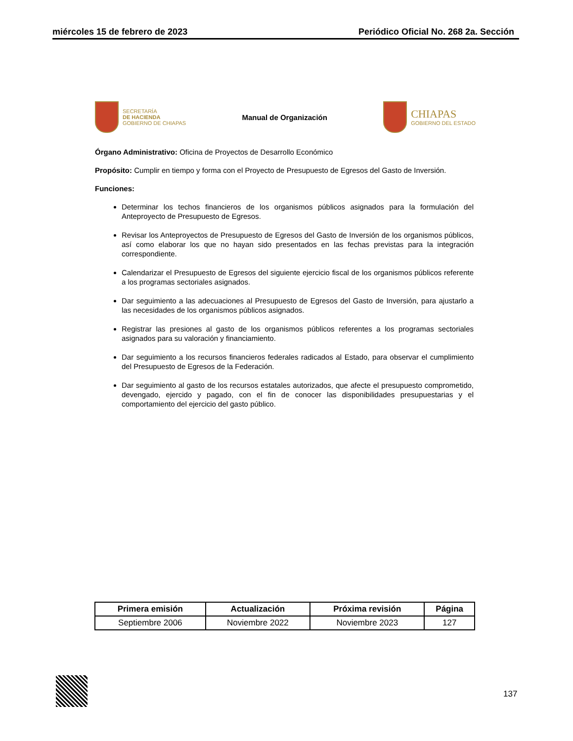miércoles 15 de febrero de 2023 Periódico Oficial No. 268 2a. Sección
SECRETARÍA
DE HACIENDA
GOBIERNO DE CHIAPAS
Manual de Organización
CHIAPAS
GOBIERNO DEL ESTADO
Órgano Administrativo: Oficina de Proyectos de Desarrollo Económico
Propósito: Cumplir en tiempo y forma con el Proyecto de Presupuesto de Egresos del Gasto de Inversión.
Funciones:
Determinar los techos financieros de los organismos públicos asignados para la formulación del Anteproyecto de Presupuesto de Egresos.
Revisar los Anteproyectos de Presupuesto de Egresos del Gasto de Inversión de los organismos públicos, así como elaborar los que no hayan sido presentados en las fechas previstas para la integración correspondiente.
Calendarizar el Presupuesto de Egresos del siguiente ejercicio fiscal de los organismos públicos referente a los programas sectoriales asignados.
Dar seguimiento a las adecuaciones al Presupuesto de Egresos del Gasto de Inversión, para ajustarlo a las necesidades de los organismos públicos asignados.
Registrar las presiones al gasto de los organismos públicos referentes a los programas sectoriales asignados para su valoración y financiamiento.
Dar seguimiento a los recursos financieros federales radicados al Estado, para observar el cumplimiento del Presupuesto de Egresos de la Federación.
Dar seguimiento al gasto de los recursos estatales autorizados, que afecte el presupuesto comprometido, devengado, ejercido y pagado, con el fin de conocer las disponibilidades presupuestarias y el comportamiento del ejercicio del gasto público.
| Primera emisión | Actualización | Próxima revisión | Página |
| --- | --- | --- | --- |
| Septiembre 2006 | Noviembre 2022 | Noviembre 2023 | 127 |
137